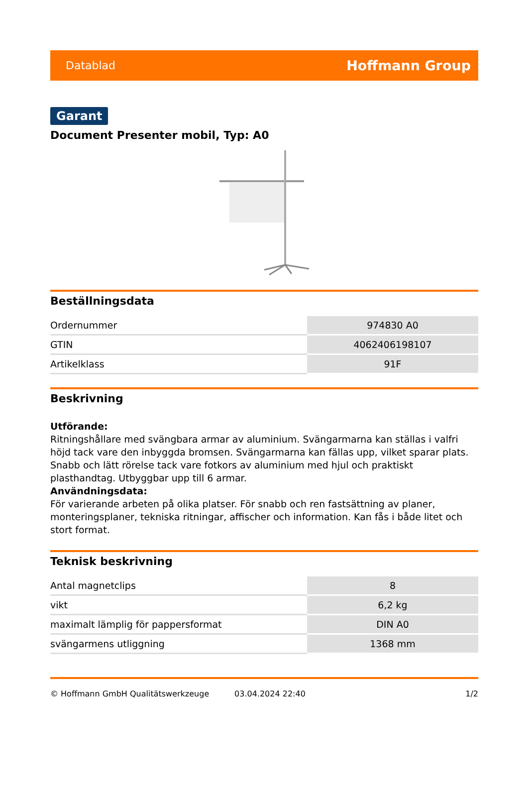Datablad Hoffmann Group
Garant
Document Presenter mobil, Typ: A0
Beställningsdata
| Ordernummer | 974830 A0 |
| GTIN | 4062406198107 |
| Artikelklass | 91F |
Beskrivning
Utförande:
Ritningshållare med svängbara armar av aluminium. Svängarmarna kan ställas i valfri höjd tack vare den inbyggda bromsen. Svängarmarna kan fällas upp, vilket sparar plats. Snabb och lätt rörelse tack vare fotkors av aluminium med hjul och praktiskt plasthandtag. Utbyggbar upp till 6 armar.
Användningsdata:
För varierande arbeten på olika platser. För snabb och ren fastsättning av planer, monteringsplaner, tekniska ritningar, affischer och information. Kan fås i både litet och stort format.
Teknisk beskrivning
| Antal magnetclips | 8 |
| vikt | 6,2 kg |
| maximalt lämplig för pappersformat | DIN A0 |
| svängarmens utliggning | 1368 mm |
© Hoffmann GmbH Qualitätswerkzeuge 03.04.2024 22:40 1/2